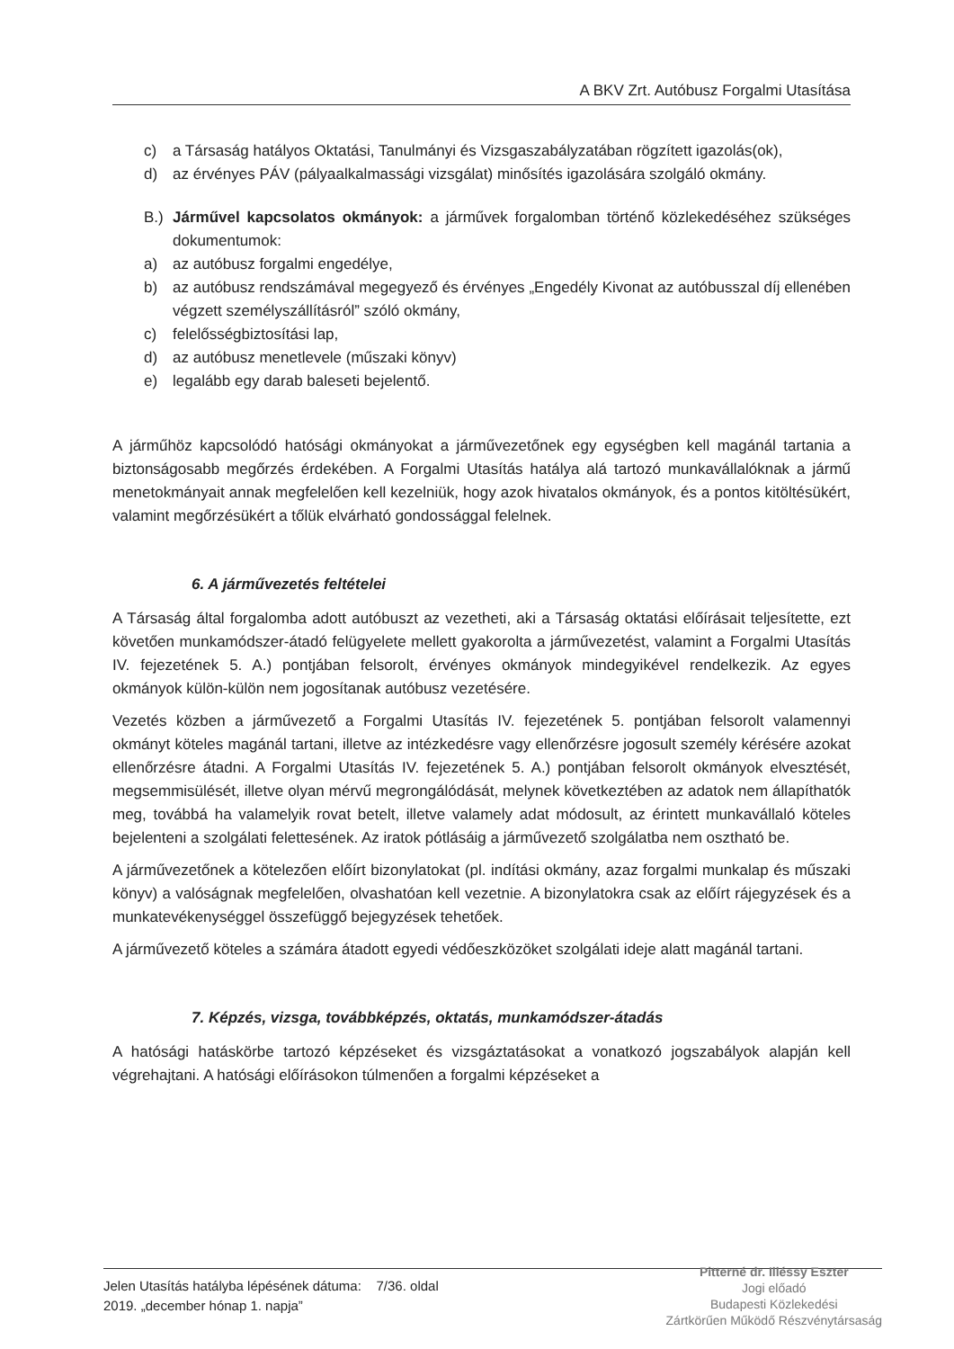A BKV Zrt. Autóbusz Forgalmi Utasítása
c) a Társaság hatályos Oktatási, Tanulmányi és Vizsgaszabályzatában rögzített igazolás(ok),
d) az érvényes PÁV (pályaalkalmassági vizsgálat) minősítés igazolására szolgáló okmány.
B.) Járművel kapcsolatos okmányok: a járművek forgalomban történő közlekedéséhez szükséges dokumentumok:
a) az autóbusz forgalmi engedélye,
b) az autóbusz rendszámával megegyező és érvényes „Engedély Kivonat az autóbusszal díj ellenében végzett személyszállításról” szóló okmány,
c) felelősségbiztosítási lap,
d) az autóbusz menetlevele (műszaki könyv)
e) legalább egy darab baleseti bejelentő.
A járműhöz kapcsolódó hatósági okmányokat a járművezetőnek egy egységben kell magánál tartania a biztonságosabb megőrzés érdekében. A Forgalmi Utasítás hatálya alá tartozó munkavállalóknak a jármű menetokmányait annak megfelelően kell kezelniük, hogy azok hivatalos okmányok, és a pontos kitöltésükért, valamint megőrzésükért a tőlük elvárható gondossággal felelnek.
6. A járművezetés feltételei
A Társaság által forgalomba adott autóbuszt az vezetheti, aki a Társaság oktatási előírásait teljesítette, ezt követően munkamódszer-átadó felügyelete mellett gyakorolta a járművezetést, valamint a Forgalmi Utasítás IV. fejezetének 5. A.) pontjában felsorolt, érvényes okmányok mindegyikével rendelkezik. Az egyes okmányok külön-külön nem jogosítanak autóbusz vezetésére.
Vezetés közben a járművezető a Forgalmi Utasítás IV. fejezetének 5. pontjában felsorolt valamennyi okmányt köteles magánál tartani, illetve az intézkedésre vagy ellenőrzésre jogosult személy kérésére azokat ellenőrzésre átadni. A Forgalmi Utasítás IV. fejezetének 5. A.) pontjában felsorolt okmányok elvesztését, megsemmisülését, illetve olyan mérvű megrongálódását, melynek következtében az adatok nem állapíthatók meg, továbbá ha valamelyik rovat betelt, illetve valamely adat módosult, az érintett munkavállaló köteles bejelenteni a szolgálati felettesének. Az iratok pótlásáig a járművezető szolgálatba nem osztható be.
A járművezetőnek a kötelezően előírt bizonylatokat (pl. indítási okmány, azaz forgalmi munkalap és műszaki könyv) a valóságnak megfelelően, olvashatóan kell vezetnie. A bizonylatokra csak az előírt rájegyzések és a munkatevékenységgel összefüggő bejegyzések tehetőek.
A járművezető köteles a számára átadott egyedi védőeszközöket szolgálati ideje alatt magánál tartani.
7. Képzés, vizsga, továbbképzés, oktatás, munkamódszer-átadás
A hatósági hatáskörbe tartozó képzéseket és vizsgáztatásokat a vonatkozó jogszabályok alapján kell végrehajtani. A hatósági előírásokon túlmenően a forgalmi képzéseket a
Jelen Utasítás hatályba lépésének dátuma: 7/36. oldal
2019. „december hónap 1. napja”
Pitterné dr. Illéssy Eszter
Jogi előadó
Budapesti Közlekedési
Zártkörűen Működő Részvénytársaság